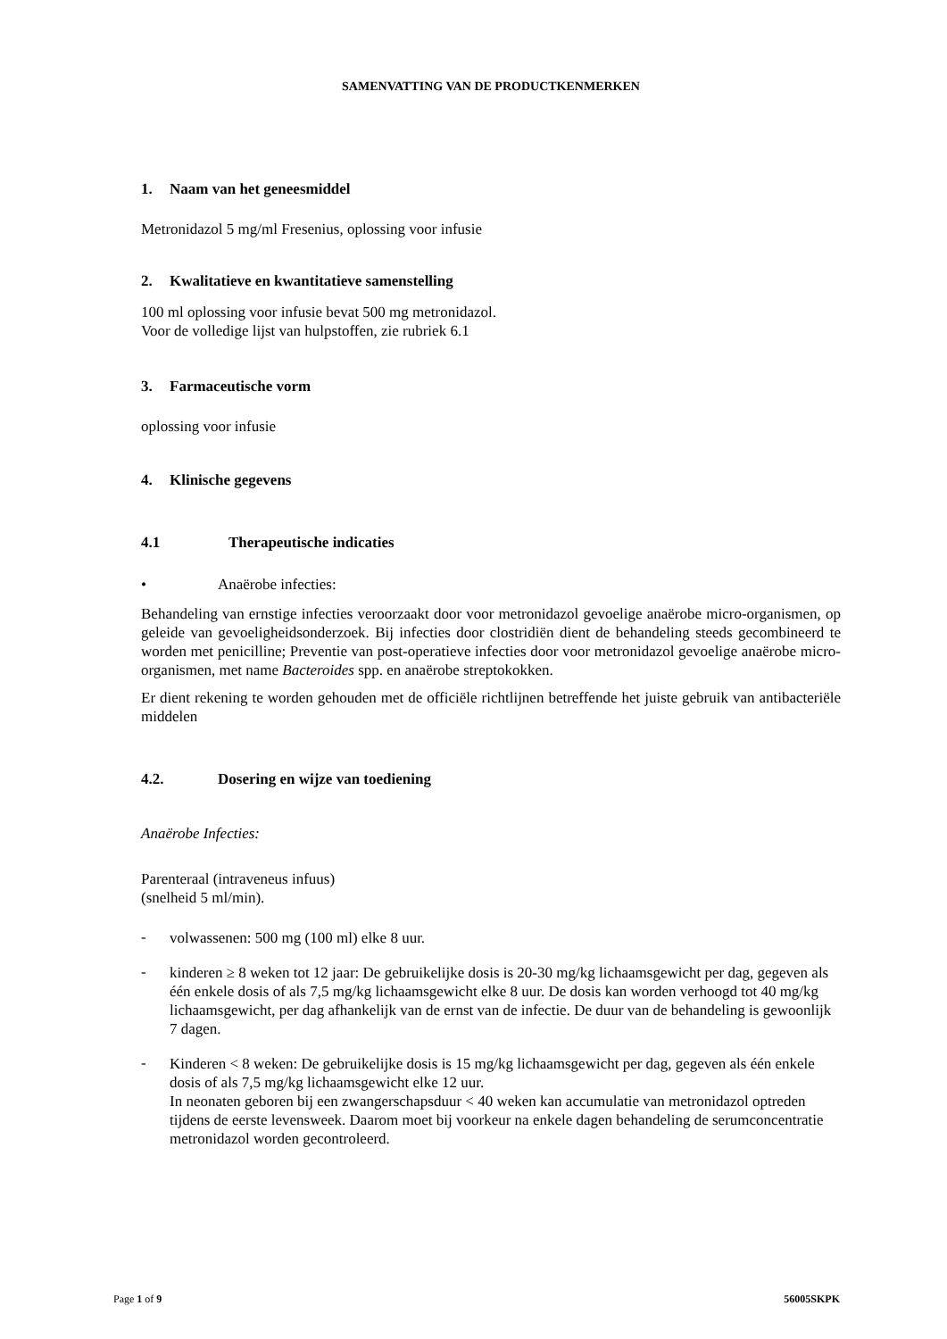SAMENVATTING VAN DE PRODUCTKENMERKEN
1. Naam van het geneesmiddel
Metronidazol 5 mg/ml Fresenius, oplossing voor infusie
2. Kwalitatieve en kwantitatieve samenstelling
100 ml oplossing voor infusie bevat 500 mg metronidazol.
Voor de volledige lijst van hulpstoffen, zie rubriek 6.1
3. Farmaceutische vorm
oplossing voor infusie
4. Klinische gegevens
4.1 Therapeutische indicaties
• Anaërobe infecties:
Behandeling van ernstige infecties veroorzaakt door voor metronidazol gevoelige anaërobe micro-organismen, op geleide van gevoeligheidsonderzoek. Bij infecties door clostridiën dient de behandeling steeds gecombineerd te worden met penicilline; Preventie van post-operatieve infecties door voor metronidazol gevoelige anaërobe micro-organismen, met name Bacteroides spp. en anaërobe streptokokken.
Er dient rekening te worden gehouden met de officiële richtlijnen betreffende het juiste gebruik van antibacteriële middelen
4.2. Dosering en wijze van toediening
Anaërobe Infecties:
Parenteraal (intraveneus infuus)
(snelheid 5 ml/min).
-
volwassenen: 500 mg (100 ml) elke 8 uur.
-
kinderen ≥ 8 weken tot 12 jaar: De gebruikelijke dosis is 20-30 mg/kg lichaamsgewicht per dag, gegeven als één enkele dosis of als 7,5 mg/kg lichaamsgewicht elke 8 uur. De dosis kan worden verhoogd tot 40 mg/kg lichaamsgewicht, per dag afhankelijk van de ernst van de infectie. De duur van de behandeling is gewoonlijk 7 dagen.
-
Kinderen < 8 weken: De gebruikelijke dosis is 15 mg/kg lichaamsgewicht per dag, gegeven als één enkele dosis of als 7,5 mg/kg lichaamsgewicht elke 12 uur.
In neonaten geboren bij een zwangerschapsduur < 40 weken kan accumulatie van metronidazol optreden tijdens de eerste levensweek. Daarom moet bij voorkeur na enkele dagen behandeling de serumconcentratie metronidazol worden gecontroleerd.
Page 1 of 9 56005SKPK